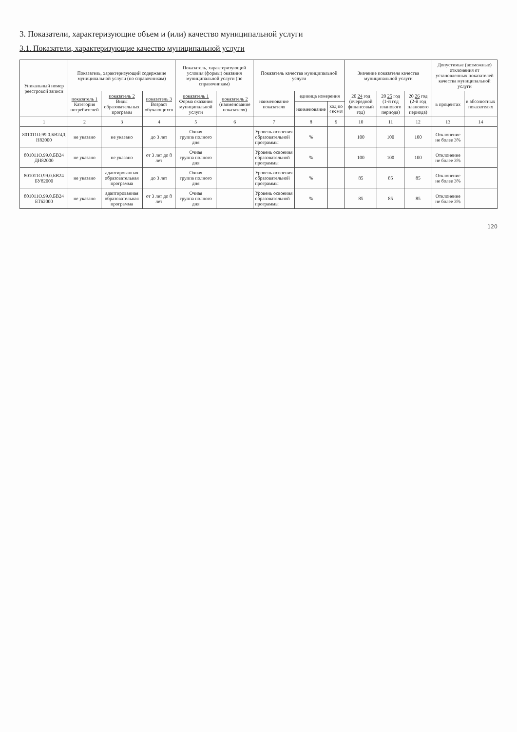3. Показатели, характеризующие объем и (или) качество муниципальной услуги
3.1. Показатели, характеризующие качество муниципальной услуги
| Уникальный номер реестровой записи | Показатель, характеризующий содержание муниципальной услуги (по справочникам) | | | Показатель, характеризующий условия (формы) оказания муниципальной услуги (по справочникам) | | Показатель качества муниципальной услуги | | | Значение показателя качества муниципальной услуги | | | Допустимые (возможные) отклонения от установленных показателей качества муниципальной услуги | |
| --- | --- | --- | --- | --- | --- | --- | --- | --- | --- | --- | --- | --- | --- |
| | показатель 1 Категория потребителей | показатель 2 Виды образовательных программ | показатель 3 Возраст обучающихся | показатель 1 Форма оказания муниципальной услуги | показатель 2 (наименование показателя) | наименование показателя | единица измерения | | 20 24 год (очередной финансовый год) | 20 25 год (1-й год планового периода) | 20 26 год (2-й год планового периода) | в процентах | в абсолютных показателях |
| | | | | | | | наименование | код по ОКЕИ | | | | | |
| 1 | 2 | 3 | 4 | 5 | 6 | 7 | 8 | 9 | 10 | 11 | 12 | 13 | 14 |
| 801011О.99.0.БВ24Д Н82000 | не указано | не указано | до 3 лет | Очная группа полного дня | | Уровень освоения образовательной программы | % | | 100 | 100 | 100 | Отклонение не более 3% | |
| 801011О.99.0.БВ24 ДН82000 | не указано | не указано | от 3 лет до 8 лет | Очная группа полного дня | | Уровень освоения образовательной программы | % | | 100 | 100 | 100 | Отклонение не более 3% | |
| 801011О.99.0.БВ24 БУ82000 | не указано | адаптированная образовательная программа | до 3 лет | Очная группа полного дня | | Уровень освоения образовательной программы | % | | 85 | 85 | 85 | Отклонение не более 3% | |
| 801011О.99.0.БВ24 БТ62000 | не указано | адаптированная образовательная программа | от 3 лет до 8 лет | Очная группа полного дня | | Уровень освоения образовательной программы | % | | 85 | 85 | 85 | Отклонение не более 3% | |
120